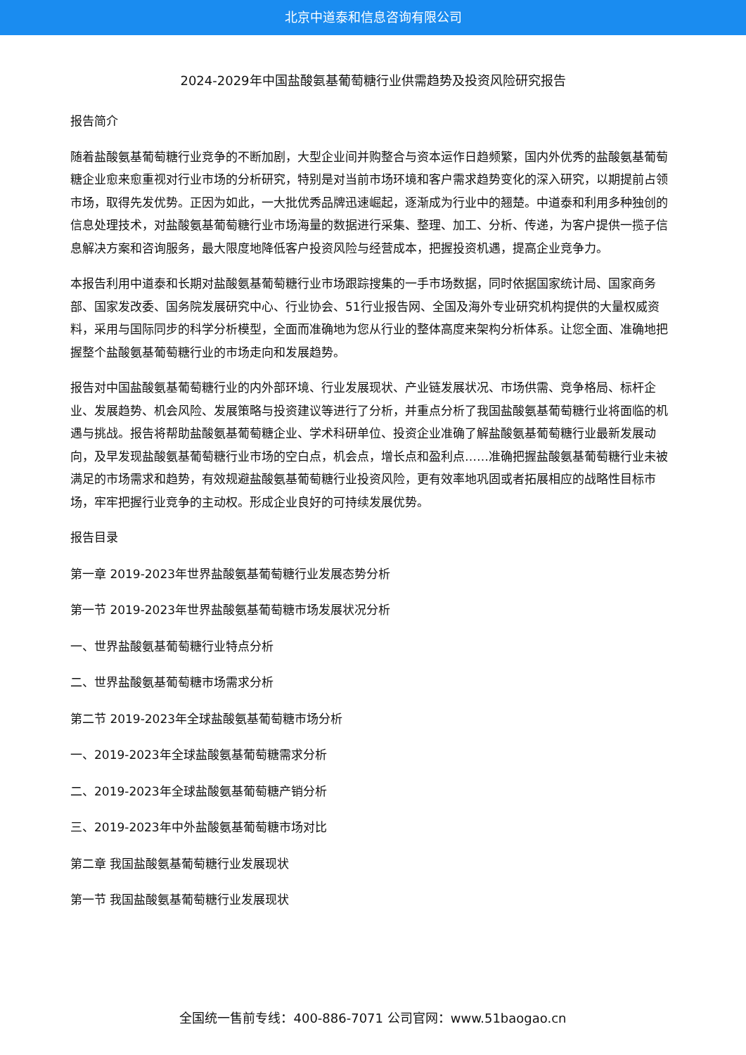北京中道泰和信息咨询有限公司
2024-2029年中国盐酸氨基葡萄糖行业供需趋势及投资风险研究报告
报告简介
随着盐酸氨基葡萄糖行业竞争的不断加剧，大型企业间并购整合与资本运作日趋频繁，国内外优秀的盐酸氨基葡萄糖企业愈来愈重视对行业市场的分析研究，特别是对当前市场环境和客户需求趋势变化的深入研究，以期提前占领市场，取得先发优势。正因为如此，一大批优秀品牌迅速崛起，逐渐成为行业中的翘楚。中道泰和利用多种独创的信息处理技术，对盐酸氨基葡萄糖行业市场海量的数据进行采集、整理、加工、分析、传递，为客户提供一揽子信息解决方案和咨询服务，最大限度地降低客户投资风险与经营成本，把握投资机遇，提高企业竞争力。
本报告利用中道泰和长期对盐酸氨基葡萄糖行业市场跟踪搜集的一手市场数据，同时依据国家统计局、国家商务部、国家发改委、国务院发展研究中心、行业协会、51行业报告网、全国及海外专业研究机构提供的大量权威资料，采用与国际同步的科学分析模型，全面而准确地为您从行业的整体高度来架构分析体系。让您全面、准确地把握整个盐酸氨基葡萄糖行业的市场走向和发展趋势。
报告对中国盐酸氨基葡萄糖行业的内外部环境、行业发展现状、产业链发展状况、市场供需、竞争格局、标杆企业、发展趋势、机会风险、发展策略与投资建议等进行了分析，并重点分析了我国盐酸氨基葡萄糖行业将面临的机遇与挑战。报告将帮助盐酸氨基葡萄糖企业、学术科研单位、投资企业准确了解盐酸氨基葡萄糖行业最新发展动向，及早发现盐酸氨基葡萄糖行业市场的空白点，机会点，增长点和盈利点……准确把握盐酸氨基葡萄糖行业未被满足的市场需求和趋势，有效规避盐酸氨基葡萄糖行业投资风险，更有效率地巩固或者拓展相应的战略性目标市场，牢牢把握行业竞争的主动权。形成企业良好的可持续发展优势。
报告目录
第一章 2019-2023年世界盐酸氨基葡萄糖行业发展态势分析
第一节 2019-2023年世界盐酸氨基葡萄糖市场发展状况分析
一、世界盐酸氨基葡萄糖行业特点分析
二、世界盐酸氨基葡萄糖市场需求分析
第二节 2019-2023年全球盐酸氨基葡萄糖市场分析
一、2019-2023年全球盐酸氨基葡萄糖需求分析
二、2019-2023年全球盐酸氨基葡萄糖产销分析
三、2019-2023年中外盐酸氨基葡萄糖市场对比
第二章 我国盐酸氨基葡萄糖行业发展现状
第一节 我国盐酸氨基葡萄糖行业发展现状
全国统一售前专线：400-886-7071 公司官网：www.51baogao.cn